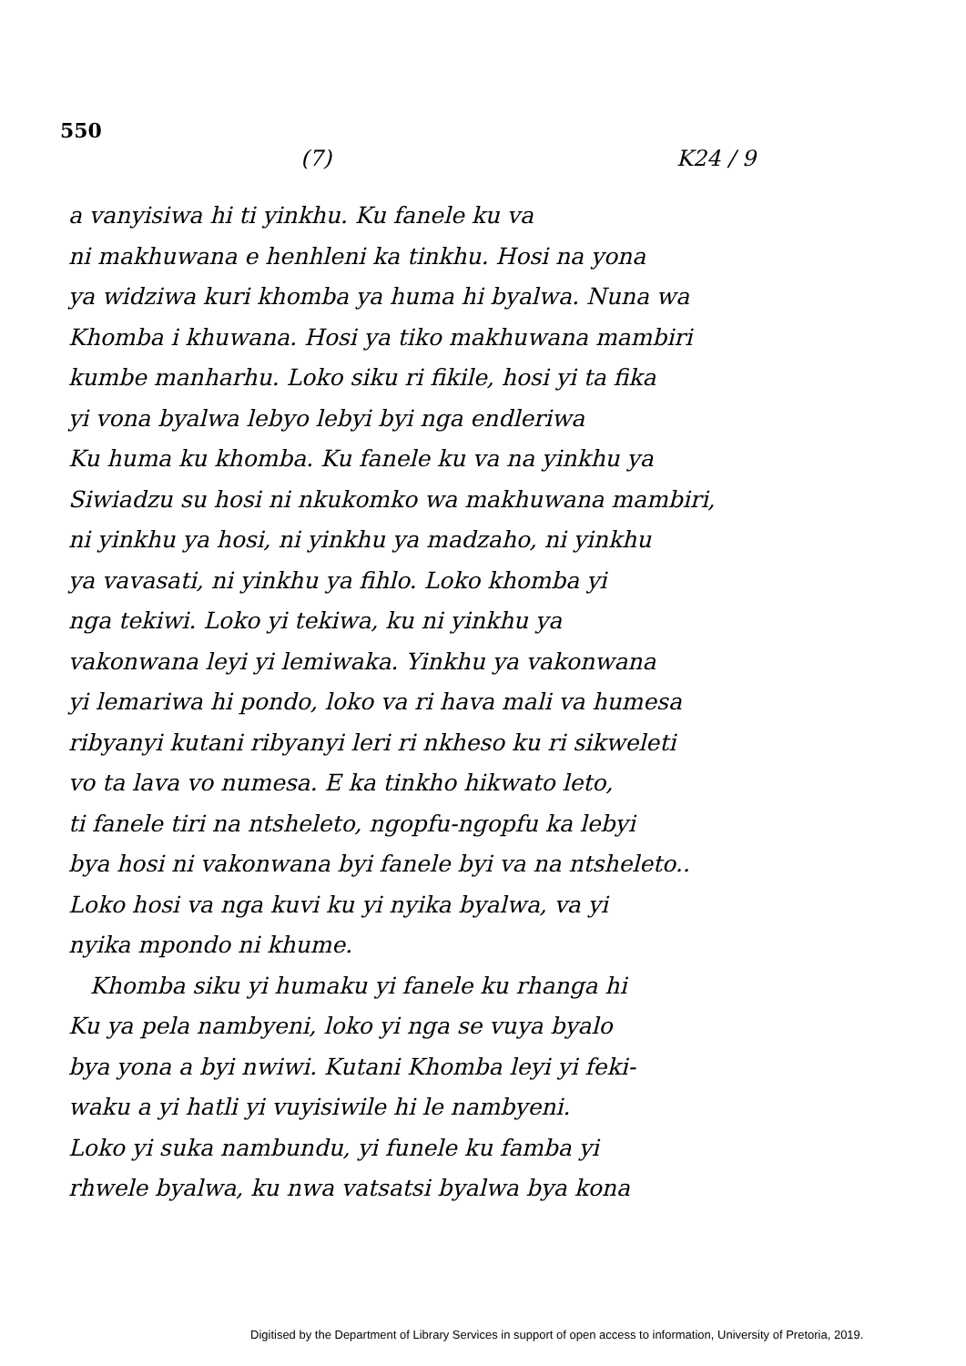550
(7) K24 / 9
a vanyisiwa hi ti yinkhu. Ku fanele ku va
ni makhuwana e henhleni ka tinkhu. Hosi na yona
ya widziwa kuri khomba ya huma hi byalwa. Nuna wa
Khomba i khuwana. Hosi ya tiko makhuwana mambiri
kumbe manharhu. Loko siku ri fikile, hosi yi ta fika
yi vona byalwa lebyo lebyi byi nga endleriwa
Ku huma ku khomba. Ku fanele ku va na yinkhu ya
Siwiadzu su hosi ni nkukomko wa makhuwana mambiri,
ni yinkhu ya hosi, ni yinkhu ya madzaho, ni yinkhu
ya vavasati, ni yinkhu ya fihlo. Loko khomba yi
nga tekiwi. Loko yi tekiwa, ku ni yinkhu ya
vakonwana leyi yi lemiwaka. Yinkhu ya vakonwana
yi lemariwa hi pondo, loko va ri hava mali va humesa
ribyanyi kutani ribyanyi leri ri nkheso ku ri sikweleti
vo ta lava vo numesa. E ka tinkho hikwato leto,
ti fanele tiri na ntsheleto, ngopfu-ngopfu ka lebyi
bya hosi ni vakonwana byi fanele byi va na ntsheleto..
Loko hosi va nga kuvi ku yi nyika byalwa, va yi
nyika mpondo ni khume.
Khomba siku yi humaku yi fanele ku rhanga hi
Ku ya pela nambyeni, loko yi nga se vuya byalo
bya yona a byi nwiwi. Kutani Khomba leyi yi feki-
waku a yi hatli yi vuyisiwile hi le nambyeni.
Loko yi suka nambundu, yi funele ku famba yi
rhwele byalwa, ku nwa vatsatsi byalwa bya kona
Digitised by the Department of Library Services in support of open access to information, University of Pretoria, 2019.